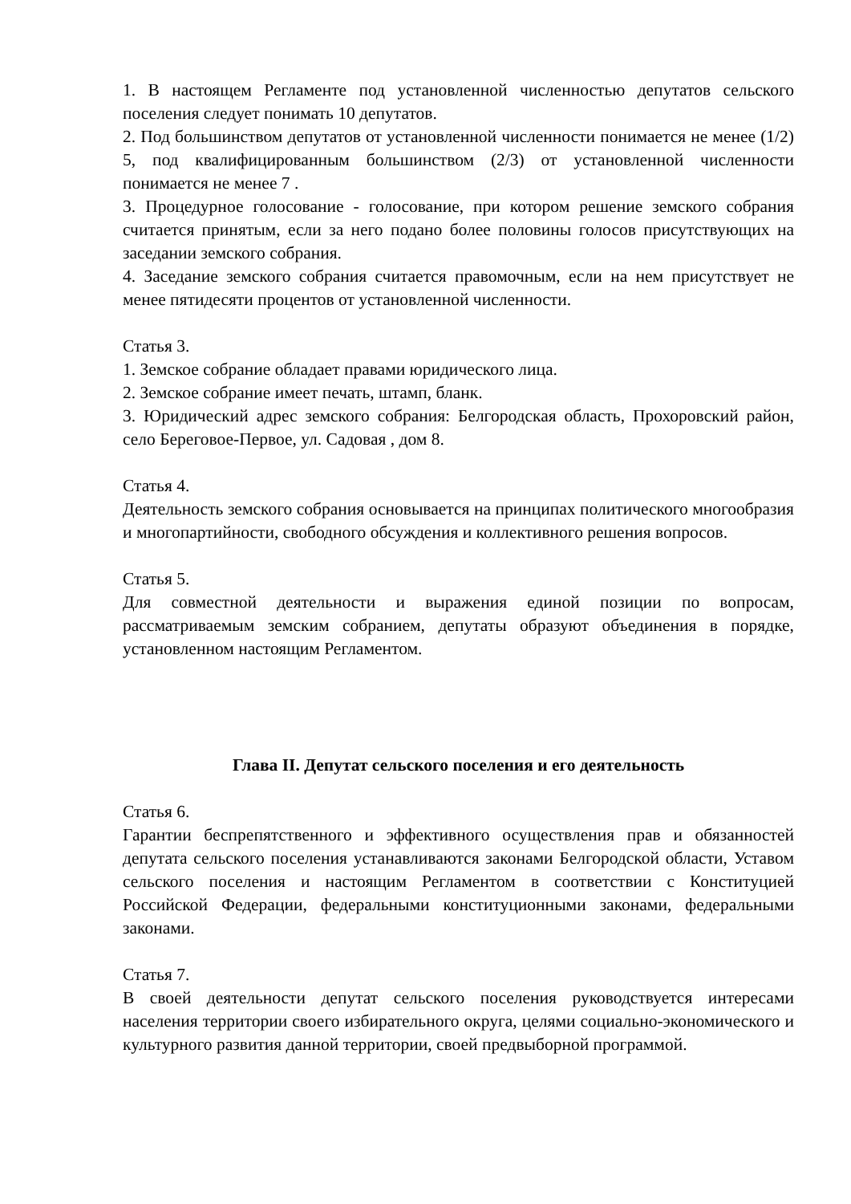1. В настоящем Регламенте под установленной численностью депутатов сельского поселения следует понимать 10 депутатов.
2. Под большинством депутатов от установленной численности понимается не менее (1/2) 5, под квалифицированным большинством (2/3) от установленной численности понимается не менее 7 .
3. Процедурное голосование - голосование, при котором решение земского собрания считается принятым, если за него подано более половины голосов присутствующих на заседании земского собрания.
4. Заседание земского собрания считается правомочным, если на нем присутствует не менее пятидесяти процентов от установленной численности.
Статья 3.
1. Земское собрание обладает правами юридического лица.
2. Земское собрание имеет печать, штамп, бланк.
3. Юридический адрес земского собрания: Белгородская область, Прохоровский район, село Береговое-Первое, ул. Садовая , дом 8.
Статья 4.
Деятельность земского собрания основывается на принципах политического многообразия и многопартийности, свободного обсуждения и коллективного решения вопросов.
Статья 5.
Для совместной деятельности и выражения единой позиции по вопросам, рассматриваемым земским собранием, депутаты образуют объединения в порядке, установленном настоящим Регламентом.
Глава II. Депутат сельского поселения и его деятельность
Статья 6.
Гарантии беспрепятственного и эффективного осуществления прав и обязанностей депутата сельского поселения устанавливаются законами Белгородской области, Уставом сельского поселения и настоящим Регламентом в соответствии с Конституцией Российской Федерации, федеральными конституционными законами, федеральными законами.
Статья 7.
В своей деятельности депутат сельского поселения руководствуется интересами населения территории своего избирательного округа, целями социально-экономического и культурного развития данной территории, своей предвыборной программой.